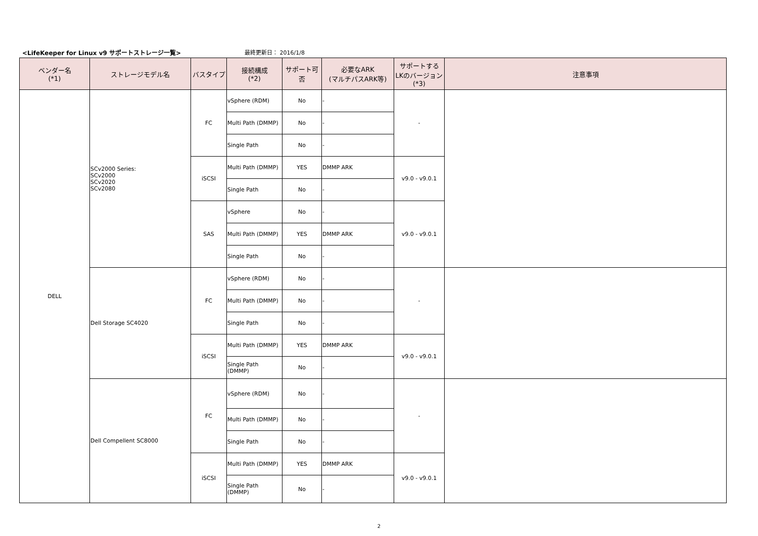<LifeKeeper for Linux v9 サポートストレージ一覧>
最終更新日： 2016/1/8
| ベンダー名 (*1) | ストレージモデル名 | バスタイプ | 接続構成 (*2) | サポート可否 | 必要なARK (マルチパスARK等) | サポートする LKのバージョン (*3) | 注意事項 |
| --- | --- | --- | --- | --- | --- | --- | --- |
| DELL | SCv2000 Series: SCv2000 SCv2020 SCv2080 | FC | vSphere (RDM) | No | - | - | |
| | | | Multi Path (DMMP) | No | - | | |
| | | | Single Path | No | - | | |
| | | iSCSI | Multi Path (DMMP) | YES | DMMP ARK | v9.0 - v9.0.1 | |
| | | | Single Path | No | - | | |
| | | SAS | vSphere | No | - | v9.0 - v9.0.1 | |
| | | | Multi Path (DMMP) | YES | DMMP ARK | | |
| | | | Single Path | No | - | | |
| | Dell Storage SC4020 | FC | vSphere (RDM) | No | - | - | |
| | | | Multi Path (DMMP) | No | - | | |
| | | | Single Path | No | - | | |
| | | iSCSI | Multi Path (DMMP) | YES | DMMP ARK | v9.0 - v9.0.1 | |
| | | | Single Path (DMMP) | No | - | | |
| | Dell Compellent SC8000 | FC | vSphere (RDM) | No | - | - | |
| | | | Multi Path (DMMP) | No | - | | |
| | | | Single Path | No | - | | |
| | | iSCSI | Multi Path (DMMP) | YES | DMMP ARK | v9.0 - v9.0.1 | |
| | | | Single Path (DMMP) | No | - | | |
2